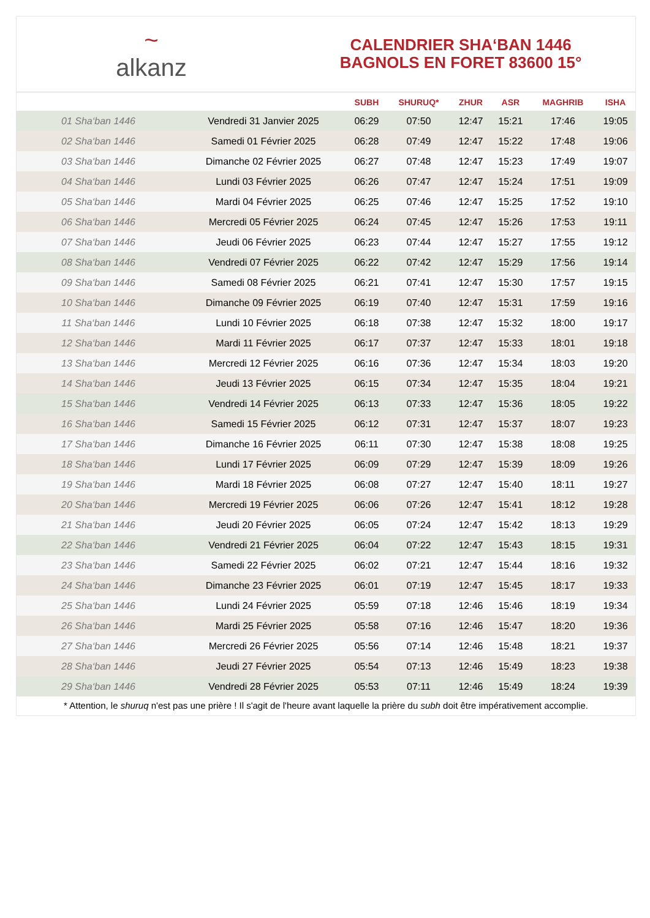~
alkanz
CALENDRIER SHA‘BAN 1446
BAGNOLS EN FORET 83600 15°
| | | SUBH | SHURUQ* | ZHUR | ASR | MAGHRIB | ISHA |
| --- | --- | --- | --- | --- | --- | --- | --- |
| 01 Sha‘ban 1446 | Vendredi 31 Janvier 2025 | 06:29 | 07:50 | 12:47 | 15:21 | 17:46 | 19:05 |
| 02 Sha‘ban 1446 | Samedi 01 Février 2025 | 06:28 | 07:49 | 12:47 | 15:22 | 17:48 | 19:06 |
| 03 Sha‘ban 1446 | Dimanche 02 Février 2025 | 06:27 | 07:48 | 12:47 | 15:23 | 17:49 | 19:07 |
| 04 Sha‘ban 1446 | Lundi 03 Février 2025 | 06:26 | 07:47 | 12:47 | 15:24 | 17:51 | 19:09 |
| 05 Sha‘ban 1446 | Mardi 04 Février 2025 | 06:25 | 07:46 | 12:47 | 15:25 | 17:52 | 19:10 |
| 06 Sha‘ban 1446 | Mercredi 05 Février 2025 | 06:24 | 07:45 | 12:47 | 15:26 | 17:53 | 19:11 |
| 07 Sha‘ban 1446 | Jeudi 06 Février 2025 | 06:23 | 07:44 | 12:47 | 15:27 | 17:55 | 19:12 |
| 08 Sha‘ban 1446 | Vendredi 07 Février 2025 | 06:22 | 07:42 | 12:47 | 15:29 | 17:56 | 19:14 |
| 09 Sha‘ban 1446 | Samedi 08 Février 2025 | 06:21 | 07:41 | 12:47 | 15:30 | 17:57 | 19:15 |
| 10 Sha‘ban 1446 | Dimanche 09 Février 2025 | 06:19 | 07:40 | 12:47 | 15:31 | 17:59 | 19:16 |
| 11 Sha‘ban 1446 | Lundi 10 Février 2025 | 06:18 | 07:38 | 12:47 | 15:32 | 18:00 | 19:17 |
| 12 Sha‘ban 1446 | Mardi 11 Février 2025 | 06:17 | 07:37 | 12:47 | 15:33 | 18:01 | 19:18 |
| 13 Sha‘ban 1446 | Mercredi 12 Février 2025 | 06:16 | 07:36 | 12:47 | 15:34 | 18:03 | 19:20 |
| 14 Sha‘ban 1446 | Jeudi 13 Février 2025 | 06:15 | 07:34 | 12:47 | 15:35 | 18:04 | 19:21 |
| 15 Sha‘ban 1446 | Vendredi 14 Février 2025 | 06:13 | 07:33 | 12:47 | 15:36 | 18:05 | 19:22 |
| 16 Sha‘ban 1446 | Samedi 15 Février 2025 | 06:12 | 07:31 | 12:47 | 15:37 | 18:07 | 19:23 |
| 17 Sha‘ban 1446 | Dimanche 16 Février 2025 | 06:11 | 07:30 | 12:47 | 15:38 | 18:08 | 19:25 |
| 18 Sha‘ban 1446 | Lundi 17 Février 2025 | 06:09 | 07:29 | 12:47 | 15:39 | 18:09 | 19:26 |
| 19 Sha‘ban 1446 | Mardi 18 Février 2025 | 06:08 | 07:27 | 12:47 | 15:40 | 18:11 | 19:27 |
| 20 Sha‘ban 1446 | Mercredi 19 Février 2025 | 06:06 | 07:26 | 12:47 | 15:41 | 18:12 | 19:28 |
| 21 Sha‘ban 1446 | Jeudi 20 Février 2025 | 06:05 | 07:24 | 12:47 | 15:42 | 18:13 | 19:29 |
| 22 Sha‘ban 1446 | Vendredi 21 Février 2025 | 06:04 | 07:22 | 12:47 | 15:43 | 18:15 | 19:31 |
| 23 Sha‘ban 1446 | Samedi 22 Février 2025 | 06:02 | 07:21 | 12:47 | 15:44 | 18:16 | 19:32 |
| 24 Sha‘ban 1446 | Dimanche 23 Février 2025 | 06:01 | 07:19 | 12:47 | 15:45 | 18:17 | 19:33 |
| 25 Sha‘ban 1446 | Lundi 24 Février 2025 | 05:59 | 07:18 | 12:46 | 15:46 | 18:19 | 19:34 |
| 26 Sha‘ban 1446 | Mardi 25 Février 2025 | 05:58 | 07:16 | 12:46 | 15:47 | 18:20 | 19:36 |
| 27 Sha‘ban 1446 | Mercredi 26 Février 2025 | 05:56 | 07:14 | 12:46 | 15:48 | 18:21 | 19:37 |
| 28 Sha‘ban 1446 | Jeudi 27 Février 2025 | 05:54 | 07:13 | 12:46 | 15:49 | 18:23 | 19:38 |
| 29 Sha‘ban 1446 | Vendredi 28 Février 2025 | 05:53 | 07:11 | 12:46 | 15:49 | 18:24 | 19:39 |
* Attention, le shuruq n'est pas une prière ! Il s'agit de l'heure avant laquelle la prière du subh doit être impérativement accomplie.